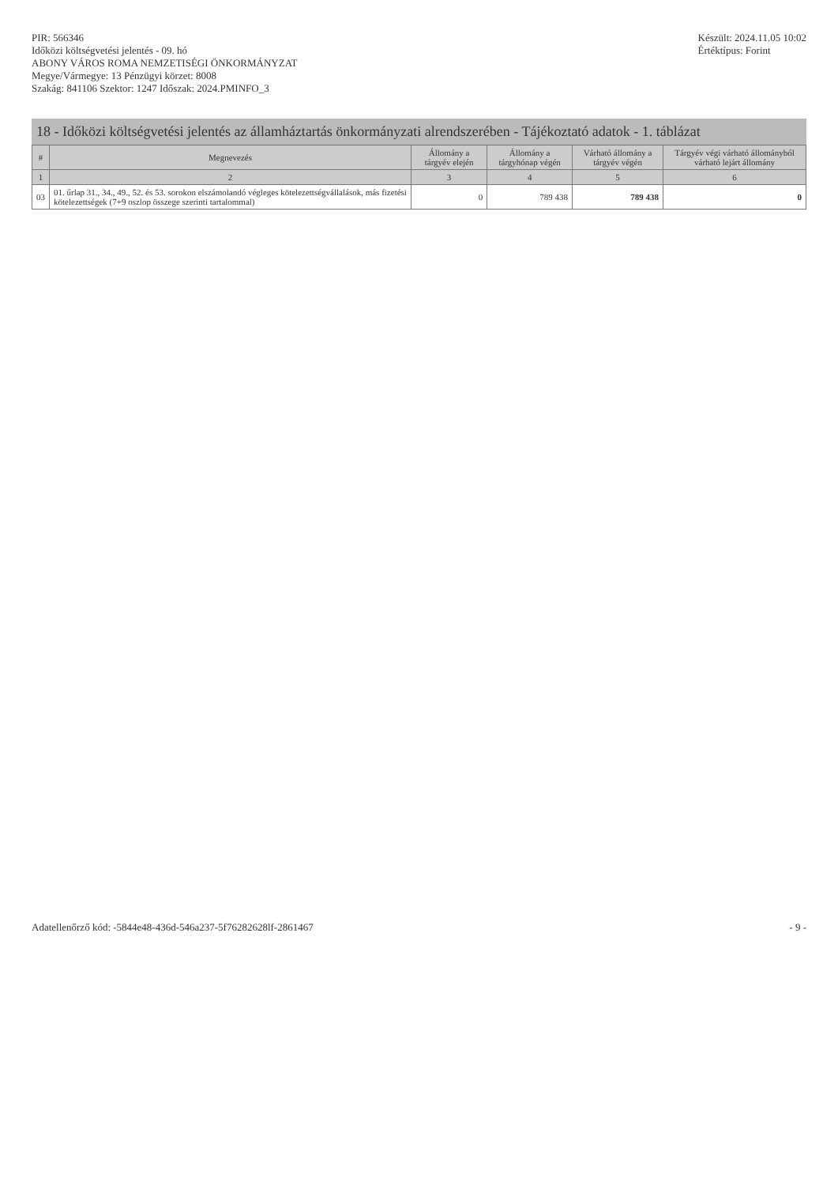PIR: 566346
Időközi költségvetési jelentés - 09. hó
ABONY VÁROS ROMA NEMZETISÉGI ÖNKORMÁNYZAT
Megye/Vármegye: 13 Pénzügyi körzet: 8008
Szakág: 841106 Szektor: 1247 Időszak: 2024.PMINFO_3
Készült: 2024.11.05 10:02
Értéktípus: Forint
18 - Időközi költségvetési jelentés az államháztartás önkormányzati alrendszerében - Tájékoztató adatok - 1. táblázat
| # | Megnevezés | Állomány a tárgyév elején | Állomány a tárgyhónap végén | Várható állomány a tárgyév végén | Tárgyév végi várható állományból várható lejárt állomány |
| --- | --- | --- | --- | --- | --- |
| 1 | 2 | 3 | 4 | 5 | 6 |
| 03 | 01. űrlap 31., 34., 49., 52. és 53. sorokon elszámolandó végleges kötelezettségvállalások, más fizetési kötelezettségek (7+9 oszlop összege szerinti tartalommal) | 0 | 789 438 | 789 438 | 0 |
Adatellenőrző kód: -5844e48-436d-546a237-5f76282628lf-2861467
- 9 -